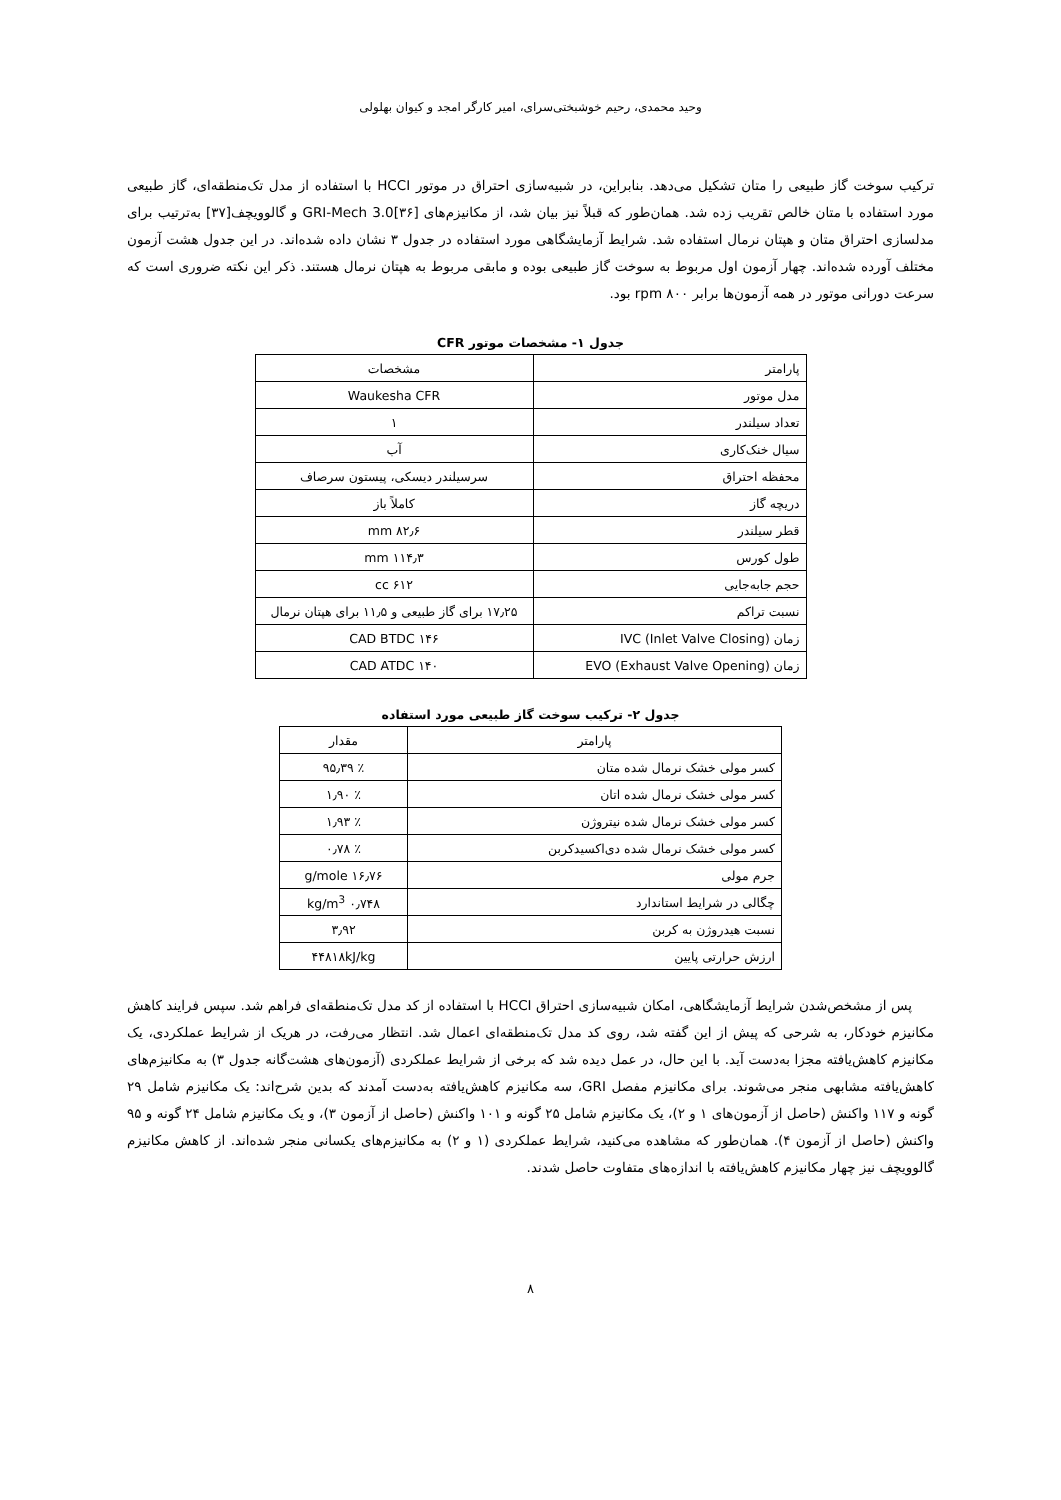وحید محمدی، رحیم خوشبختی‌سرای، امیر کارگر امجد و کیوان بهلولی
ترکیب سوخت گاز طبیعی را متان تشکیل می‌دهد. بنابراین، در شبیه‌سازی احتراق در موتور HCCI با استفاده از مدل تک‌منطقه‌ای، گاز طبیعی مورد استفاده با متان خالص تقریب زده شد. همان‌طور که قبلاً نیز بیان شد، از مکانیزم‌های GRI-Mech 3.0[۳۶] و گالوویچف[۳۷] به‌ترتیب برای مدلسازی احتراق متان و هپتان نرمال استفاده شد. شرایط آزمایشگاهی مورد استفاده در جدول ۳ نشان داده شده‌اند. در این جدول هشت آزمون مختلف آورده شده‌اند. چهار آزمون اول مربوط به سوخت گاز طبیعی بوده و مابقی مربوط به هپتان نرمال هستند. ذکر این نکته ضروری است که سرعت دورانی موتور در همه آزمون‌ها برابر rpm ۸۰۰ بود.
جدول ۱- مشخصات موتور CFR
| پارامتر | مشخصات |
| --- | --- |
| مدل موتور | Waukesha CFR |
| تعداد سیلندر | ۱ |
| سیال خنک‌کاری | آب |
| محفظه احتراق | سرسیلندر دیسکی، پیستون سرصاف |
| دریچه گاز | کاملاً باز |
| قطر سیلندر | ۸۲٫۶ mm |
| طول کورس | ۱۱۴٫۳ mm |
| حجم جابه‌جایی | ۶۱۲ cc |
| نسبت تراکم | ۱۷٫۲۵ برای گاز طبیعی و ۱۱٫۵ برای هپتان نرمال |
| زمان IVC (Inlet Valve Closing) | ۱۴۶ CAD BTDC |
| زمان EVO (Exhaust Valve Opening) | ۱۴۰ CAD ATDC |
جدول ۲- ترکیب سوخت گاز طبیعی مورد استفاده
| پارامتر | مقدار |
| --- | --- |
| کسر مولی خشک نرمال شده متان | ٪ ۹۵٫۳۹ |
| کسر مولی خشک نرمال شده اتان | ٪ ۱٫۹۰ |
| کسر مولی خشک نرمال شده نیتروژن | ٪ ۱٫۹۳ |
| کسر مولی خشک نرمال شده دی‌اکسیدکربن | ٪ ۰٫۷۸ |
| جرم مولی | ۱۶٫۷۶ g/mole |
| چگالی در شرایط استاندارد | ۰٫۷۴۸ kg/m<sup>3</sup> |
| نسبت هیدروژن به کربن | ۳٫۹۲ |
| ارزش حرارتی پایین | ۴۴۸۱۸kJ/kg |
پس از مشخص‌شدن شرایط آزمایشگاهی، امکان شبیه‌سازی احتراق HCCI با استفاده از کد مدل تک‌منطقه‌ای فراهم شد. سپس فرایند کاهش مکانیزم خودکار، به شرحی که پیش از این گفته شد، روی کد مدل تک‌منطقه‌ای اعمال شد. انتظار می‌رفت، در هریک از شرایط عملکردی، یک مکانیزم کاهش‌یافته مجزا به‌دست آید. با این حال، در عمل دیده شد که برخی از شرایط عملکردی (آزمون‌های هشت‌گانه جدول ۳) به مکانیزم‌های کاهش‌یافته مشابهی منجر می‌شوند. برای مکانیزم مفصل GRI، سه مکانیزم کاهش‌یافته به‌دست آمدند که بدین شرح‌اند: یک مکانیزم شامل ۲۹ گونه و ۱۱۷ واکنش (حاصل از آزمون‌های ۱ و ۲)، یک مکانیزم شامل ۲۵ گونه و ۱۰۱ واکنش (حاصل از آزمون ۳)، و یک مکانیزم شامل ۲۴ گونه و ۹۵ واکنش (حاصل از آزمون ۴). همان‌طور که مشاهده می‌کنید، شرایط عملکردی (۱ و ۲) به مکانیزم‌های یکسانی منجر شده‌اند. از کاهش مکانیزم گالوویچف نیز چهار مکانیزم کاهش‌یافته با اندازه‌های متفاوت حاصل شدند.
۸